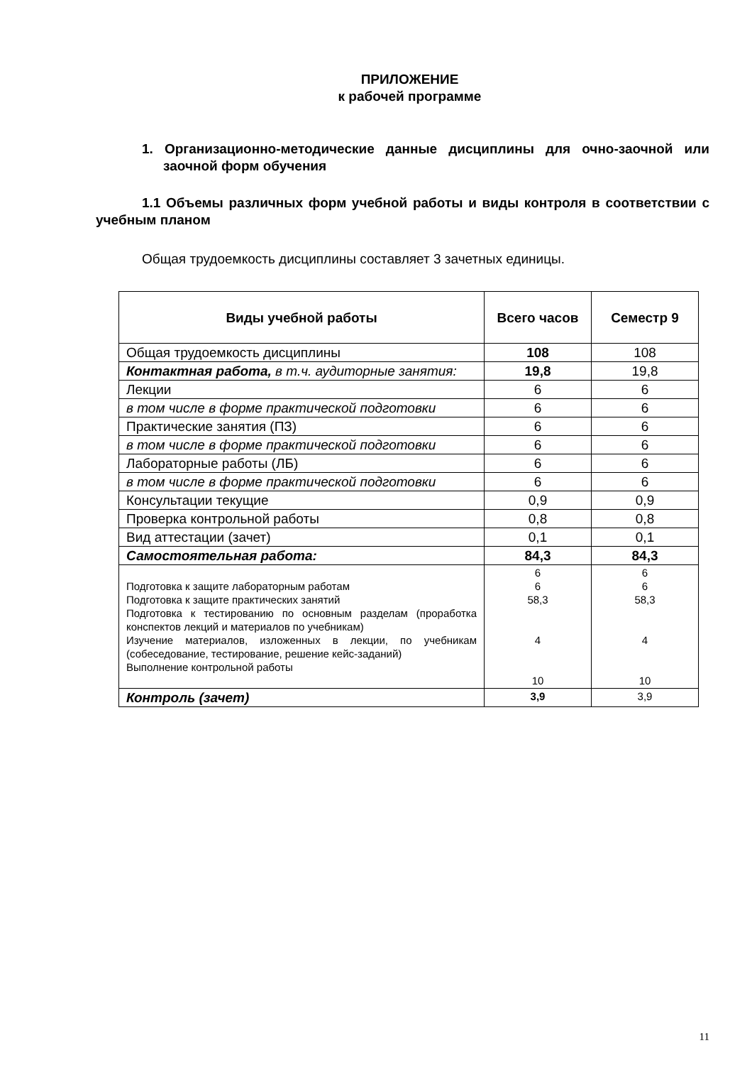ПРИЛОЖЕНИЕ
к рабочей программе
1. Организационно-методические данные дисциплины для очно-заочной или заочной форм обучения
1.1 Объемы различных форм учебной работы и виды контроля в соответствии с учебным планом
Общая трудоемкость дисциплины составляет 3 зачетных единицы.
| Виды учебной работы | Всего часов | Семестр 9 |
| --- | --- | --- |
| Общая трудоемкость дисциплины | 108 | 108 |
| Контактная работа, в т.ч. аудиторные занятия: | 19,8 | 19,8 |
| Лекции | 6 | 6 |
| в том числе в форме практической подготовки | 6 | 6 |
| Практические занятия (ПЗ) | 6 | 6 |
| в том числе в форме практической подготовки | 6 | 6 |
| Лабораторные работы (ЛБ) | 6 | 6 |
| в том числе в форме практической подготовки | 6 | 6 |
| Консультации текущие | 0,9 | 0,9 |
| Проверка контрольной работы | 0,8 | 0,8 |
| Вид аттестации (зачет) | 0,1 | 0,1 |
| Самостоятельная работа: | 84,3 | 84,3 |
| Подготовка к защите лабораторным работам Подготовка к защите практических занятий Подготовка к тестированию по основным разделам (проработка конспектов лекций и материалов по учебникам) Изучение материалов, изложенных в лекции, по учебникам (собеседование, тестирование, решение кейс-заданий) Выполнение контрольной работы | 6 6 58,3 4 10 | 6 6 58,3 4 10 |
| Контроль (зачет) | 3,9 | 3,9 |
11